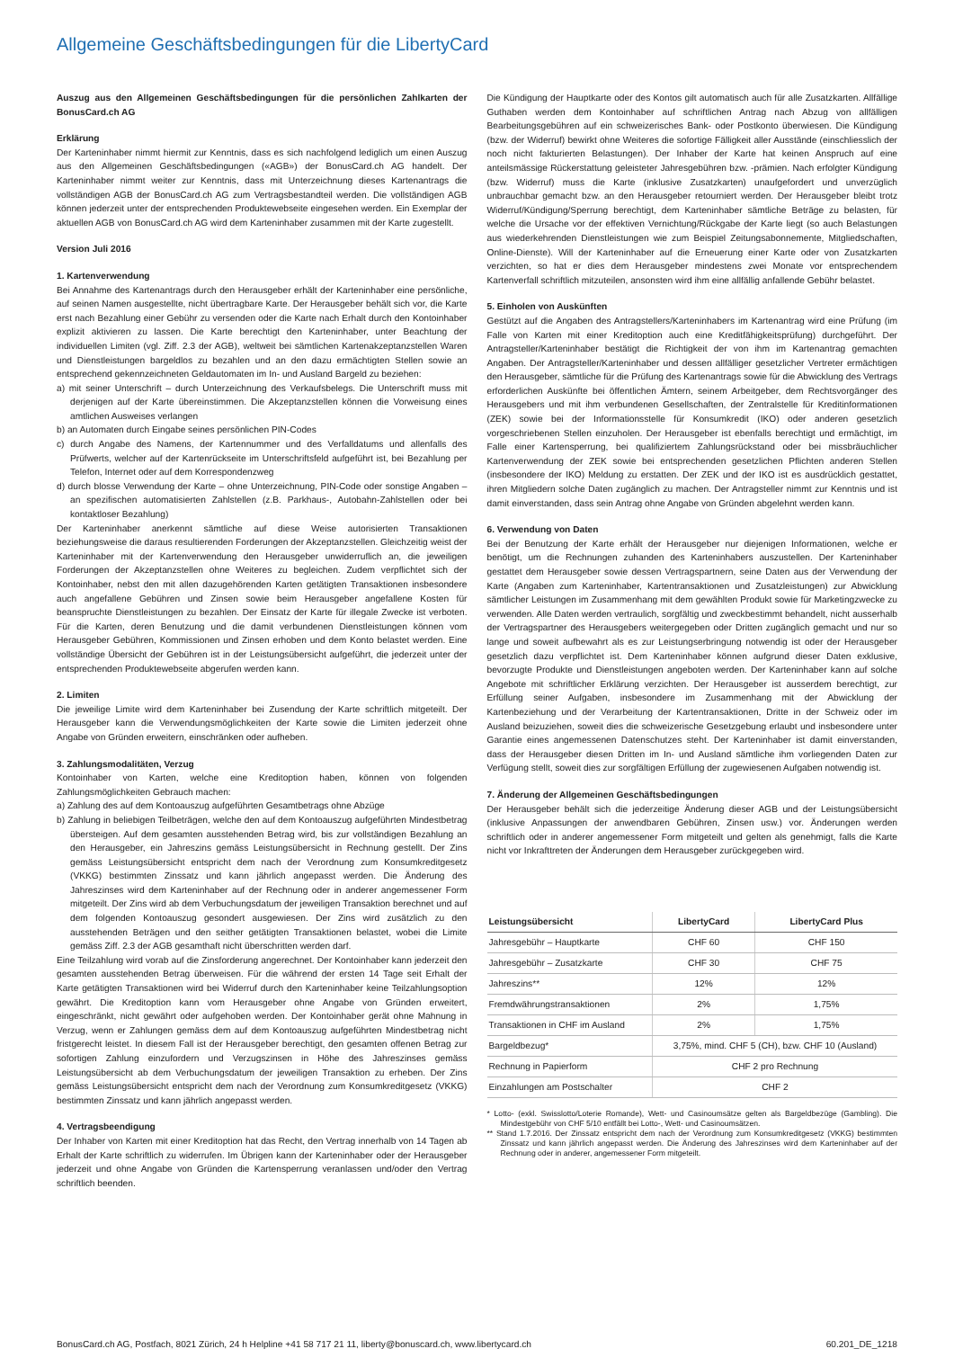Allgemeine Geschäftsbedingungen für die LibertyCard
Auszug aus den Allgemeinen Geschäftsbedingungen für die persönlichen Zahlkarten der BonusCard.ch AG
Erklärung
Der Karteninhaber nimmt hiermit zur Kenntnis, dass es sich nachfolgend lediglich um einen Auszug aus den Allgemeinen Geschäftsbedingungen («AGB») der BonusCard.ch AG handelt. Der Karteninhaber nimmt weiter zur Kenntnis, dass mit Unterzeichnung dieses Kartenantrags die vollständigen AGB der BonusCard.ch AG zum Vertragsbestandteil werden. Die vollständigen AGB können jederzeit unter der entsprechenden Produktewebseite eingesehen werden. Ein Exemplar der aktuellen AGB von BonusCard.ch AG wird dem Karteninhaber zusammen mit der Karte zugestellt.
Version Juli 2016
1. Kartenverwendung
Bei Annahme des Kartenantrags durch den Herausgeber erhält der Karteninhaber eine persönliche, auf seinen Namen ausgestellte, nicht übertragbare Karte. Der Herausgeber behält sich vor, die Karte erst nach Bezahlung einer Gebühr zu versenden oder die Karte nach Erhalt durch den Kontoinhaber explizit aktivieren zu lassen. Die Karte berechtigt den Karteninhaber, unter Beachtung der individuellen Limiten (vgl. Ziff. 2.3 der AGB), weltweit bei sämtlichen Kartenakzeptanzstellen Waren und Dienstleistungen bargeldlos zu bezahlen und an den dazu ermächtigten Stellen sowie an entsprechend gekennzeichneten Geldautomaten im In- und Ausland Bargeld zu beziehen:
a) mit seiner Unterschrift – durch Unterzeichnung des Verkaufsbelegs. Die Unterschrift muss mit derjenigen auf der Karte übereinstimmen. Die Akzeptanzstellen können die Vorweisung eines amtlichen Ausweises verlangen
b) an Automaten durch Eingabe seines persönlichen PIN-Codes
c) durch Angabe des Namens, der Kartennummer und des Verfalldatums und allenfalls des Prüfwerts, welcher auf der Kartenrückseite im Unterschriftsfeld aufgeführt ist, bei Bezahlung per Telefon, Internet oder auf dem Korrespondenzweg
d) durch blosse Verwendung der Karte – ohne Unterzeichnung, PIN-Code oder sonstige Angaben – an spezifischen automatisierten Zahlstellen (z.B. Parkhaus-, Autobahn-Zahlstellen oder bei kontaktloser Bezahlung)
Der Karteninhaber anerkennt sämtliche auf diese Weise autorisierten Transaktionen beziehungsweise die daraus resultierenden Forderungen der Akzeptanzstellen. Gleichzeitig weist der Karteninhaber mit der Kartenverwendung den Herausgeber unwiderruflich an, die jeweiligen Forderungen der Akzeptanzstellen ohne Weiteres zu begleichen. Zudem verpflichtet sich der Kontoinhaber, nebst den mit allen dazugehörenden Karten getätigten Transaktionen insbesondere auch angefallene Gebühren und Zinsen sowie beim Herausgeber angefallene Kosten für beanspruchte Dienstleistungen zu bezahlen. Der Einsatz der Karte für illegale Zwecke ist verboten. Für die Karten, deren Benutzung und die damit verbundenen Dienstleistungen können vom Herausgeber Gebühren, Kommissionen und Zinsen erhoben und dem Konto belastet werden. Eine vollständige Übersicht der Gebühren ist in der Leistungsübersicht aufgeführt, die jederzeit unter der entsprechenden Produktewebseite abgerufen werden kann.
2. Limiten
Die jeweilige Limite wird dem Karteninhaber bei Zusendung der Karte schriftlich mitgeteilt. Der Herausgeber kann die Verwendungsmöglichkeiten der Karte sowie die Limiten jederzeit ohne Angabe von Gründen erweitern, einschränken oder aufheben.
3. Zahlungsmodalitäten, Verzug
Kontoinhaber von Karten, welche eine Kreditoption haben, können von folgenden Zahlungsmöglichkeiten Gebrauch machen:
a) Zahlung des auf dem Kontoauszug aufgeführten Gesamtbetrags ohne Abzüge
b) Zahlung in beliebigen Teilbeträgen, welche den auf dem Kontoauszug aufgeführten Mindestbetrag übersteigen. Auf dem gesamten ausstehenden Betrag wird, bis zur vollständigen Bezahlung an den Herausgeber, ein Jahreszins gemäss Leistungsübersicht in Rechnung gestellt. Der Zins gemäss Leistungsübersicht entspricht dem nach der Verordnung zum Konsumkreditgesetz (VKKG) bestimmten Zinssatz und kann jährlich angepasst werden. Die Änderung des Jahreszinses wird dem Karteninhaber auf der Rechnung oder in anderer angemessener Form mitgeteilt. Der Zins wird ab dem Verbuchungsdatum der jeweiligen Transaktion berechnet und auf dem folgenden Kontoauszug gesondert ausgewiesen. Der Zins wird zusätzlich zu den ausstehenden Beträgen und den seither getätigten Transaktionen belastet, wobei die Limite gemäss Ziff. 2.3 der AGB gesamthaft nicht überschritten werden darf.
Eine Teilzahlung wird vorab auf die Zinsforderung angerechnet. Der Kontoinhaber kann jederzeit den gesamten ausstehenden Betrag überweisen. Für die während der ersten 14 Tage seit Erhalt der Karte getätigten Transaktionen wird bei Widerruf durch den Karteninhaber keine Teilzahlungsoption gewährt. Die Kreditoption kann vom Herausgeber ohne Angabe von Gründen erweitert, eingeschränkt, nicht gewährt oder aufgehoben werden. Der Kontoinhaber gerät ohne Mahnung in Verzug, wenn er Zahlungen gemäss dem auf dem Kontoauszug aufgeführten Mindestbetrag nicht fristgerecht leistet. In diesem Fall ist der Herausgeber berechtigt, den gesamten offenen Betrag zur sofortigen Zahlung einzufordern und Verzugszinsen in Höhe des Jahreszinses gemäss Leistungsübersicht ab dem Verbuchungsdatum der jeweiligen Transaktion zu erheben. Der Zins gemäss Leistungsübersicht entspricht dem nach der Verordnung zum Konsumkreditgesetz (VKKG) bestimmten Zinssatz und kann jährlich angepasst werden.
4. Vertragsbeendigung
Der Inhaber von Karten mit einer Kreditoption hat das Recht, den Vertrag innerhalb von 14 Tagen ab Erhalt der Karte schriftlich zu widerrufen. Im Übrigen kann der Karteninhaber oder der Herausgeber jederzeit und ohne Angabe von Gründen die Kartensperrung veranlassen und/oder den Vertrag schriftlich beenden.
Die Kündigung der Hauptkarte oder des Kontos gilt automatisch auch für alle Zusatzkarten. Allfällige Guthaben werden dem Kontoinhaber auf schriftlichen Antrag nach Abzug von allfälligen Bearbeitungsgebühren auf ein schweizerisches Bank- oder Postkonto überwiesen. Die Kündigung (bzw. der Widerruf) bewirkt ohne Weiteres die sofortige Fälligkeit aller Ausstände (einschliesslich der noch nicht fakturierten Belastungen). Der Inhaber der Karte hat keinen Anspruch auf eine anteilsmässige Rückerstattung geleisteter Jahresgebühren bzw. -prämien. Nach erfolgter Kündigung (bzw. Widerruf) muss die Karte (inklusive Zusatzkarten) unaufgefordert und unverzüglich unbrauchbar gemacht bzw. an den Herausgeber retourniert werden. Der Herausgeber bleibt trotz Widerruf/Kündigung/Sperrung berechtigt, dem Karteninhaber sämtliche Beträge zu belasten, für welche die Ursache vor der effektiven Vernichtung/Rückgabe der Karte liegt (so auch Belastungen aus wiederkehrenden Dienstleistungen wie zum Beispiel Zeitungsabonnemente, Mitgliedschaften, Online-Dienste). Will der Karteninhaber auf die Erneuerung einer Karte oder von Zusatzkarten verzichten, so hat er dies dem Herausgeber mindestens zwei Monate vor entsprechendem Kartenverfall schriftlich mitzuteilen, ansonsten wird ihm eine allfällig anfallende Gebühr belastet.
5. Einholen von Auskünften
Gestützt auf die Angaben des Antragstellers/Karteninhabers im Kartenantrag wird eine Prüfung (im Falle von Karten mit einer Kreditoption auch eine Kreditfähigkeitsprüfung) durchgeführt. Der Antragsteller/Karteninhaber bestätigt die Richtigkeit der von ihm im Kartenantrag gemachten Angaben. Der Antragsteller/Karteninhaber und dessen allfälliger gesetzlicher Vertreter ermächtigen den Herausgeber, sämtliche für die Prüfung des Kartenantrags sowie für die Abwicklung des Vertrags erforderlichen Auskünfte bei öffentlichen Ämtern, seinem Arbeitgeber, dem Rechtsvorgänger des Herausgebers und mit ihm verbundenen Gesellschaften, der Zentralstelle für Kreditinformationen (ZEK) sowie bei der Informationsstelle für Konsumkredit (IKO) oder anderen gesetzlich vorgeschriebenen Stellen einzuholen. Der Herausgeber ist ebenfalls berechtigt und ermächtigt, im Falle einer Kartensperrung, bei qualifiziertem Zahlungsrückstand oder bei missbräuchlicher Kartenverwendung der ZEK sowie bei entsprechenden gesetzlichen Pflichten anderen Stellen (insbesondere der IKO) Meldung zu erstatten. Der ZEK und der IKO ist es ausdrücklich gestattet, ihren Mitgliedern solche Daten zugänglich zu machen. Der Antragsteller nimmt zur Kenntnis und ist damit einverstanden, dass sein Antrag ohne Angabe von Gründen abgelehnt werden kann.
6. Verwendung von Daten
Bei der Benutzung der Karte erhält der Herausgeber nur diejenigen Informationen, welche er benötigt, um die Rechnungen zuhanden des Karteninhabers auszustellen. Der Karteninhaber gestattet dem Herausgeber sowie dessen Vertragspartnern, seine Daten aus der Verwendung der Karte (Angaben zum Karteninhaber, Kartentransaktionen und Zusatzleistungen) zur Abwicklung sämtlicher Leistungen im Zusammenhang mit dem gewählten Produkt sowie für Marketingzwecke zu verwenden. Alle Daten werden vertraulich, sorgfältig und zweckbestimmt behandelt, nicht ausserhalb der Vertragspartner des Herausgebers weitergegeben oder Dritten zugänglich gemacht und nur so lange und soweit aufbewahrt als es zur Leistungserbringung notwendig ist oder der Herausgeber gesetzlich dazu verpflichtet ist. Dem Karteninhaber können aufgrund dieser Daten exklusive, bevorzugte Produkte und Dienstleistungen angeboten werden. Der Karteninhaber kann auf solche Angebote mit schriftlicher Erklärung verzichten. Der Herausgeber ist ausserdem berechtigt, zur Erfüllung seiner Aufgaben, insbesondere im Zusammenhang mit der Abwicklung der Kartenbeziehung und der Verarbeitung der Kartentransaktionen, Dritte in der Schweiz oder im Ausland beizuziehen, soweit dies die schweizerische Gesetzgebung erlaubt und insbesondere unter Garantie eines angemessenen Datenschutzes steht. Der Karteninhaber ist damit einverstanden, dass der Herausgeber diesen Dritten im In- und Ausland sämtliche ihm vorliegenden Daten zur Verfügung stellt, soweit dies zur sorgfältigen Erfüllung der zugewiesenen Aufgaben notwendig ist.
7. Änderung der Allgemeinen Geschäftsbedingungen
Der Herausgeber behält sich die jederzeitige Änderung dieser AGB und der Leistungsübersicht (inklusive Anpassungen der anwendbaren Gebühren, Zinsen usw.) vor. Änderungen werden schriftlich oder in anderer angemessener Form mitgeteilt und gelten als genehmigt, falls die Karte nicht vor Inkrafttreten der Änderungen dem Herausgeber zurückgegeben wird.
| Leistungsübersicht | LibertyCard | LibertyCard Plus |
| --- | --- | --- |
| Jahresgebühr – Hauptkarte | CHF 60 | CHF 150 |
| Jahresgebühr – Zusatzkarte | CHF 30 | CHF 75 |
| Jahreszins** | 12% | 12% |
| Fremdwährungstransaktionen | 2% | 1,75% |
| Transaktionen in CHF im Ausland | 2% | 1,75% |
| Bargeldbezug* | 3,75%, mind. CHF 5 (CH), bzw. CHF 10 (Ausland) | |
| Rechnung in Papierform | CHF 2 pro Rechnung | |
| Einzahlungen am Postschalter | CHF 2 | |
* Lotto- (exkl. Swisslotto/Loterie Romande), Wett- und Casinoumsätze gelten als Bargeldbezüge (Gambling). Die Mindestgebühr von CHF 5/10 entfällt bei Lotto-, Wett- und Casinoumsätzen.
** Stand 1.7.2016. Der Zinssatz entspricht dem nach der Verordnung zum Konsumkreditgesetz (VKKG) bestimmten Zinssatz und kann jährlich angepasst werden. Die Änderung des Jahreszinses wird dem Karteninhaber auf der Rechnung oder in anderer, angemessener Form mitgeteilt.
BonusCard.ch AG, Postfach, 8021 Zürich, 24 h Helpline +41 58 717 21 11, liberty@bonuscard.ch, www.libertycard.ch 60.201_DE_1218